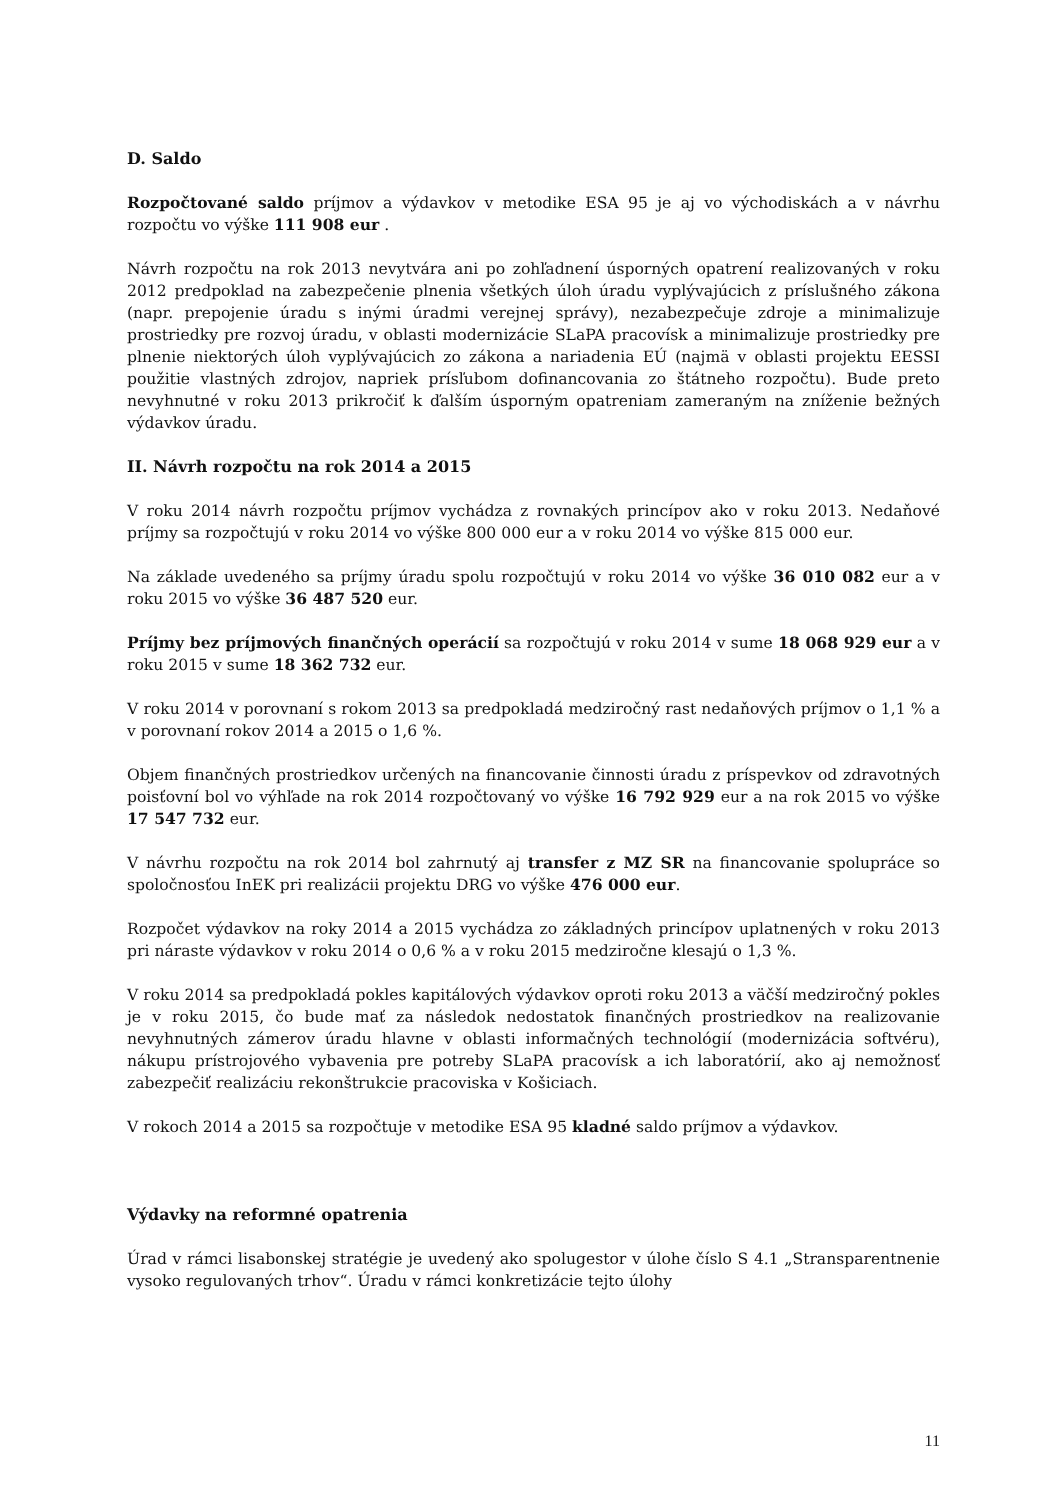D. Saldo
Rozpočtované saldo príjmov a výdavkov v metodike ESA 95 je aj vo východiskách a v návrhu rozpočtu vo výške 111 908 eur .
Návrh rozpočtu na rok 2013 nevytvára ani po zohľadnení úsporných opatrení realizovaných v roku 2012 predpoklad na zabezpečenie plnenia všetkých úloh úradu vyplývajúcich z príslušného zákona (napr. prepojenie úradu s inými úradmi verejnej správy), nezabezpečuje zdroje a minimalizuje prostriedky pre rozvoj úradu, v oblasti modernizácie SLaPA pracovísk a minimalizuje prostriedky pre plnenie niektorých úloh vyplývajúcich zo zákona a nariadenia EÚ (najmä v oblasti projektu EESSI použitie vlastných zdrojov, napriek prísľubom dofinancovania zo štátneho rozpočtu). Bude preto nevyhnutné v roku 2013 prikročiť k ďalším úsporným opatreniam zameraným na zníženie bežných výdavkov úradu.
II. Návrh rozpočtu na rok 2014 a 2015
V roku 2014 návrh rozpočtu príjmov vychádza z rovnakých princípov ako v roku 2013. Nedaňové príjmy sa rozpočtujú v roku 2014 vo výške 800 000 eur a v roku 2014 vo výške 815 000 eur.
Na základe uvedeného sa príjmy úradu spolu rozpočtujú v roku 2014 vo výške 36 010 082 eur a v roku 2015 vo výške 36 487 520 eur.
Príjmy bez príjmových finančných operácií sa rozpočtujú v roku 2014 v sume 18 068 929 eur a v roku 2015 v sume 18 362 732 eur.
V roku 2014 v porovnaní s rokom 2013 sa predpokladá medziročný rast nedaňových príjmov o 1,1 % a v porovnaní rokov 2014 a 2015 o 1,6 %.
Objem finančných prostriedkov určených na financovanie činnosti úradu z príspevkov od zdravotných poisťovní bol vo výhľade na rok 2014 rozpočtovaný vo výške 16 792 929 eur a na rok 2015 vo výške 17 547 732 eur.
V návrhu rozpočtu na rok 2014 bol zahrnutý aj transfer z MZ SR na financovanie spolupráce so spoločnosťou InEK pri realizácii projektu DRG vo výške 476 000 eur.
Rozpočet výdavkov na roky 2014 a 2015 vychádza zo základných princípov uplatnených v roku 2013 pri náraste výdavkov v roku 2014 o 0,6 % a v roku 2015 medziročne klesajú o 1,3 %.
V roku 2014 sa predpokladá pokles kapitálových výdavkov oproti roku 2013 a väčší medziročný pokles je v roku 2015, čo bude mať za následok nedostatok finančných prostriedkov na realizovanie nevyhnutných zámerov úradu hlavne v oblasti informačných technológií (modernizácia softvéru), nákupu prístrojového vybavenia pre potreby SLaPA pracovísk a ich laboratórií, ako aj nemožnosť zabezpečiť realizáciu rekonštrukcie pracoviska v Košiciach.
V rokoch 2014 a 2015 sa rozpočtuje v metodike ESA 95 kladné saldo príjmov a výdavkov.
Výdavky na reformné opatrenia
Úrad v rámci lisabonskej stratégie je uvedený ako spolugestor v úlohe číslo S 4.1 „Stransparentnenie vysoko regulovaných trhov“. Úradu v rámci konkretizácie tejto úlohy
11